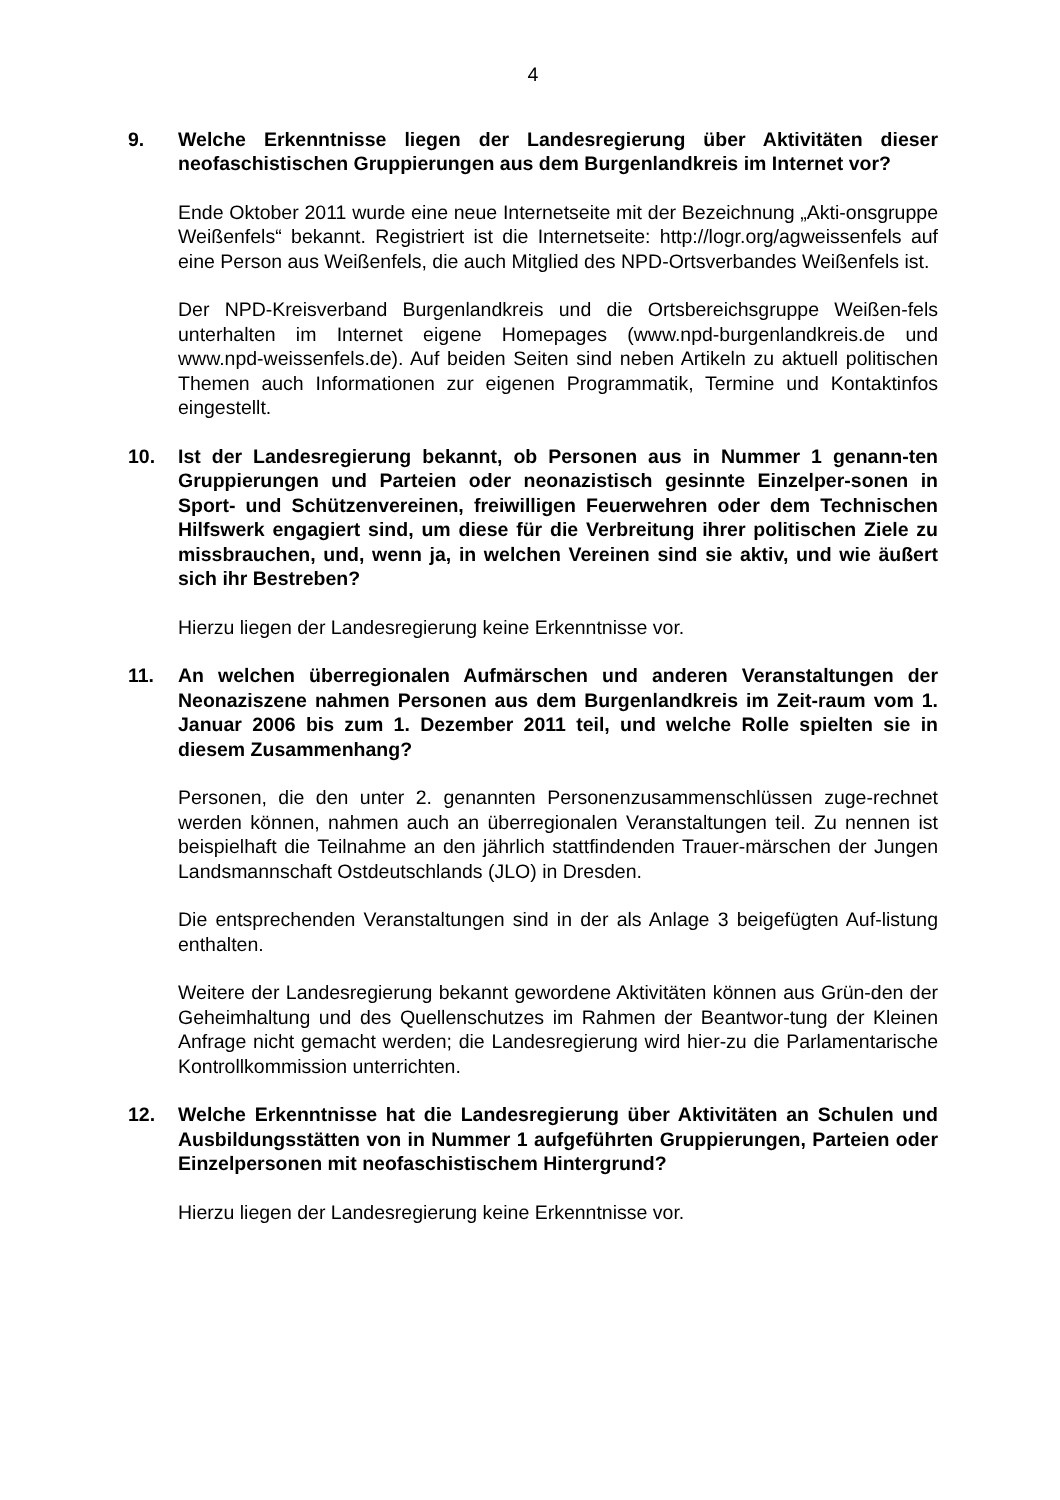4
9. Welche Erkenntnisse liegen der Landesregierung über Aktivitäten dieser neofaschistischen Gruppierungen aus dem Burgenlandkreis im Internet vor?
Ende Oktober 2011 wurde eine neue Internetseite mit der Bezeichnung „Akti-onsgruppe Weißenfels“ bekannt. Registriert ist die Internetseite: http://logr.org/agweissenfels auf eine Person aus Weißenfels, die auch Mitglied des NPD-Ortsverbandes Weißenfels ist.
Der NPD-Kreisverband Burgenlandkreis und die Ortsbereichsgruppe Weißen-fels unterhalten im Internet eigene Homepages (www.npd-burgenlandkreis.de und www.npd-weissenfels.de). Auf beiden Seiten sind neben Artikeln zu aktuell politischen Themen auch Informationen zur eigenen Programmatik, Termine und Kontaktinfos eingestellt.
10. Ist der Landesregierung bekannt, ob Personen aus in Nummer 1 genann-ten Gruppierungen und Parteien oder neonazistisch gesinnte Einzelper-sonen in Sport- und Schützenvereinen, freiwilligen Feuerwehren oder dem Technischen Hilfswerk engagiert sind, um diese für die Verbreitung ihrer politischen Ziele zu missbrauchen, und, wenn ja, in welchen Vereinen sind sie aktiv, und wie äußert sich ihr Bestreben?
Hierzu liegen der Landesregierung keine Erkenntnisse vor.
11. An welchen überregionalen Aufmärschen und anderen Veranstaltungen der Neonaziszene nahmen Personen aus dem Burgenlandkreis im Zeit-raum vom 1. Januar 2006 bis zum 1. Dezember 2011 teil, und welche Rolle spielten sie in diesem Zusammenhang?
Personen, die den unter 2. genannten Personenzusammenschlüssen zuge-rechnet werden können, nahmen auch an überregionalen Veranstaltungen teil. Zu nennen ist beispielhaft die Teilnahme an den jährlich stattfindenden Trauer-märschen der Jungen Landsmannschaft Ostdeutschlands (JLO) in Dresden.
Die entsprechenden Veranstaltungen sind in der als Anlage 3 beigefügten Auf-listung enthalten.
Weitere der Landesregierung bekannt gewordene Aktivitäten können aus Grün-den der Geheimhaltung und des Quellenschutzes im Rahmen der Beantwor-tung der Kleinen Anfrage nicht gemacht werden; die Landesregierung wird hier-zu die Parlamentarische Kontrollkommission unterrichten.
12. Welche Erkenntnisse hat die Landesregierung über Aktivitäten an Schulen und Ausbildungsstätten von in Nummer 1 aufgeführten Gruppierungen, Parteien oder Einzelpersonen mit neofaschistischem Hintergrund?
Hierzu liegen der Landesregierung keine Erkenntnisse vor.